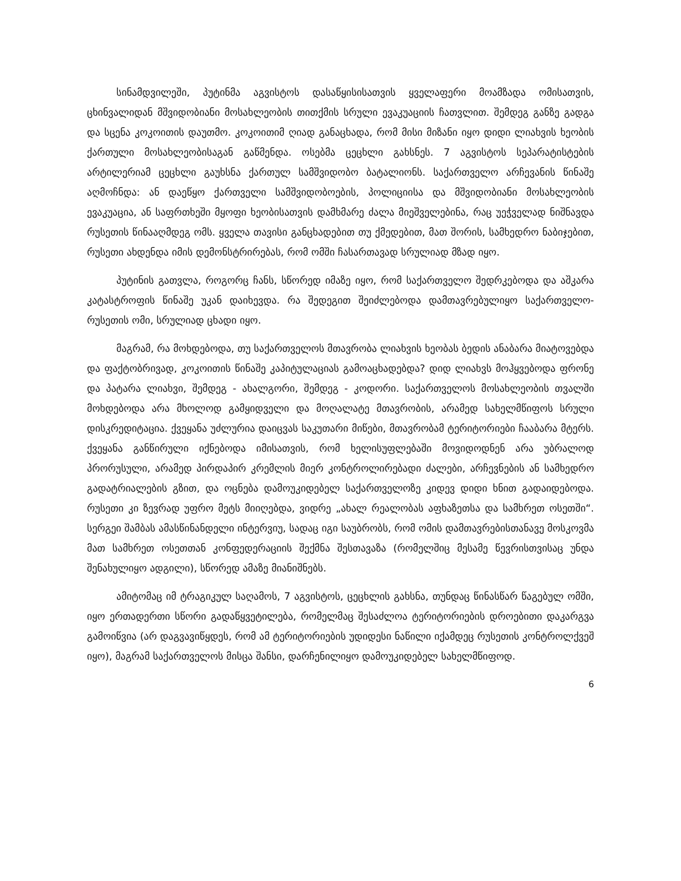სინამდვილეში, პუტინმა აგვისტოს დასაწყისისათვის ყველაფერი მოამზადა ომისათვის, ცხინვალიდან მშვიდობიანი მოსახლეობის თითქმის სრული ევაკუაციის ჩათვლით. შემდეგ განზე გადგა და სცენა კოკოითის დაუთმო. კოკოითიმ ღიად განაცხადა, რომ მისი მიზანი იყო დიდი ლიახვის ხეობის ქართული მოსახლეობისაგან გაწმენდა. ოსებმა ცეცხლი გახსნეს. 7 აგვისტოს სეპარატისტების არტილერიამ ცეცხლი გაუხსნა ქართულ სამშვიდობო ბატალიონს. საქართველო არჩევანის წინაშე აღმოჩნდა: ან დაეწყო ქართველი სამშვიდობოების, პოლიციისა და მშვიდობიანი მოსახლეობის ევაკუაცია, ან საფრთხეში მყოფი ხეობისათვის დამხმარე ძალა მიეშველებინა, რაც უეჭველად ნიშნავდა რუსეთის წინააღმდეგ ომს. ყველა თავისი განცხადებით თუ ქმედებით, მათ შორის, სამხედრო ნაბიჯებით, რუსეთი ახდენდა იმის დემონსტრირებას, რომ ომში ჩასართავად სრულიად მზად იყო.
პუტინის გათვლა, როგორც ჩანს, სწორედ იმაზე იყო, რომ საქართველო შედრკებოდა და აშკარა კატასტროფის წინაშე უკან დაიხევდა. რა შედეგით შეიძლებოდა დამთავრებულიყო საქართველო-რუსეთის ომი, სრულიად ცხადი იყო.
მაგრამ, რა მოხდებოდა, თუ საქართველოს მთავრობა ლიახვის ხეობას ბედის ანაბარა მიატოვებდა და ფაქტობრივად, კოკოითის წინაშე კაპიტულაციას გამოაცხადებდა? დიდ ლიახვს მოჰყვებოდა ფრონე და პატარა ლიახვი, შემდეგ - ახალგორი, შემდეგ - კოდორი. საქართველოს მოსახლეობის თვალში მოხდებოდა არა მხოლოდ გამყიდველი და მოღალატე მთავრობის, არამედ სახელმწიფოს სრული დისკრედიტაცია. ქვეყანა უძლურია დაიცვას საკუთარი მიწები, მთავრობამ ტერიტორიები ჩააბარა მტერს. ქვეყანა განწირული იქნებოდა იმისათვის, რომ ხელისუფლებაში მოვიდოდნენ არა უბრალოდ პრორუსული, არამედ პირდაპირ კრემლის მიერ კონტროლირებადი ძალები, არჩევნების ან სამხედრო გადატრიალების გზით, და ოცნება დამოუკიდებელ საქართველოზე კიდევ დიდი ხნით გადაიდებოდა. რუსეთი კი ზევრად უფრო მეტს მიიღებდა, ვიდრე „ახალ რეალობას აფხაზეთსა და სამხრეთ ოსეთში“. სერგეი შამბას ამასწინანდელი ინტერვიუ, სადაც იგი საუბრობს, რომ ომის დამთავრებისთანავე მოსკოვმა მათ სამხრეთ ოსეთთან კონფედერაციის შექმნა შესთავაზა (რომელშიც მესამე წევრისთვისაც უნდა შენახულიყო ადგილი), სწორედ ამაზე მიანიშნებს.
ამიტომაც იმ ტრაგიკულ საღამოს, 7 აგვისტოს, ცეცხლის გახსნა, თუნდაც წინასწარ წაგებულ ომში, იყო ერთადერთი სწორი გადაწყვეტილება, რომელმაც შესაძლოა ტერიტორიების დროებითი დაკარგვა გამოიწვია (არ დაგვავიწყდეს, რომ ამ ტერიტორიების უდიდესი ნაწილი იქამდეც რუსეთის კონტროლქვეშ იყო), მაგრამ საქართველოს მისცა შანსი, დარჩენილიყო დამოუკიდებელ სახელმწიფოდ.
6